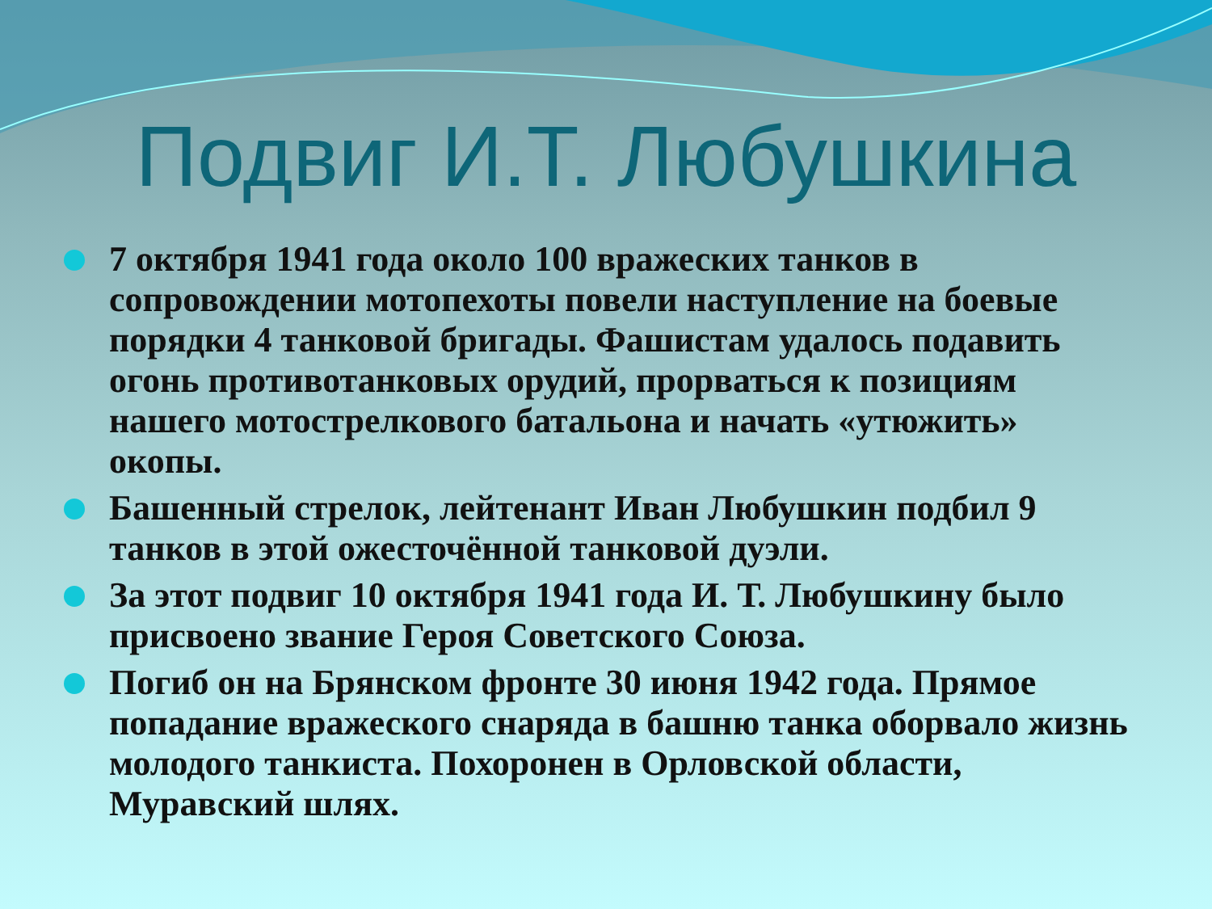Подвиг И.Т. Любушкина
7 октября 1941 года около 100 вражеских танков в сопровождении мотопехоты повели наступление на боевые порядки 4 танковой бригады. Фашистам удалось подавить огонь противотанковых орудий, прорваться к позициям нашего мотострелкового батальона и начать «утюжить» окопы.
Башенный стрелок, лейтенант Иван Любушкин подбил 9 танков в этой ожесточённой танковой дуэли.
За этот подвиг 10 октября 1941 года И. Т. Любушкину было присвоено звание Героя Советского Союза.
Погиб он на Брянском фронте 30 июня 1942 года. Прямое попадание вражеского снаряда в башню танка оборвало жизнь молодого танкиста. Похоронен в Орловской области, Муравский шлях.